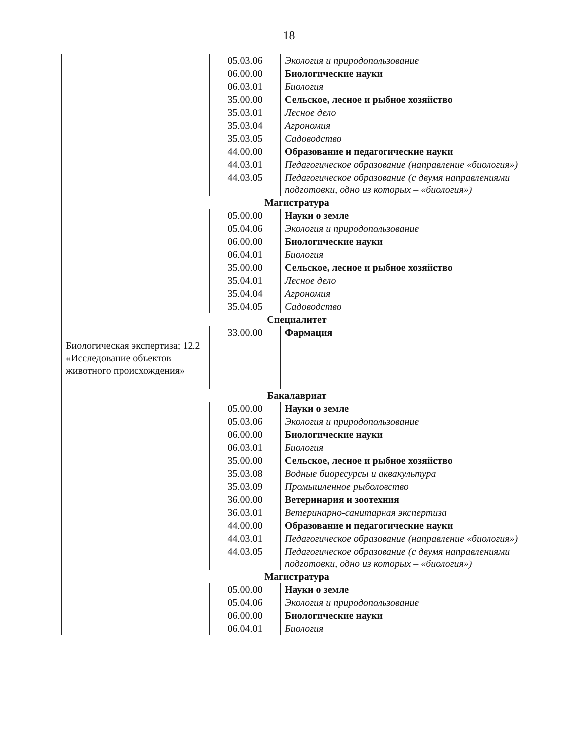18
| | 05.03.06 | Экология и природопользование |
| | 06.00.00 | Биологические науки |
| | 06.03.01 | Биология |
| | 35.00.00 | Сельское, лесное и рыбное хозяйство |
| | 35.03.01 | Лесное дело |
| | 35.03.04 | Агрономия |
| | 35.03.05 | Садоводство |
| | 44.00.00 | Образование и педагогические науки |
| | 44.03.01 | Педагогическое образование (направление «биология») |
| | 44.03.05 | Педагогическое образование (с двумя направлениями подготовки, одно из которых – «биология») |
| Магистратура | | |
| | 05.00.00 | Науки о земле |
| | 05.04.06 | Экология и природопользование |
| | 06.00.00 | Биологические науки |
| | 06.04.01 | Биология |
| | 35.00.00 | Сельское, лесное и рыбное хозяйство |
| | 35.04.01 | Лесное дело |
| | 35.04.04 | Агрономия |
| | 35.04.05 | Садоводство |
| Специалитет | | |
| | 33.00.00 | Фармация |
| Биологическая экспертиза; 12.2 «Исследование объектов животного происхождения» | | |
| Бакалавриат | | |
| | 05.00.00 | Науки о земле |
| | 05.03.06 | Экология и природопользование |
| | 06.00.00 | Биологические науки |
| | 06.03.01 | Биология |
| | 35.00.00 | Сельское, лесное и рыбное хозяйство |
| | 35.03.08 | Водные биоресурсы и аквакультура |
| | 35.03.09 | Промышленное рыболовство |
| | 36.00.00 | Ветеринария и зоотехния |
| | 36.03.01 | Ветеринарно-санитарная экспертиза |
| | 44.00.00 | Образование и педагогические науки |
| | 44.03.01 | Педагогическое образование (направление «биология») |
| | 44.03.05 | Педагогическое образование (с двумя направлениями подготовки, одно из которых – «биология») |
| Магистратура | | |
| | 05.00.00 | Науки о земле |
| | 05.04.06 | Экология и природопользование |
| | 06.00.00 | Биологические науки |
| | 06.04.01 | Биология |